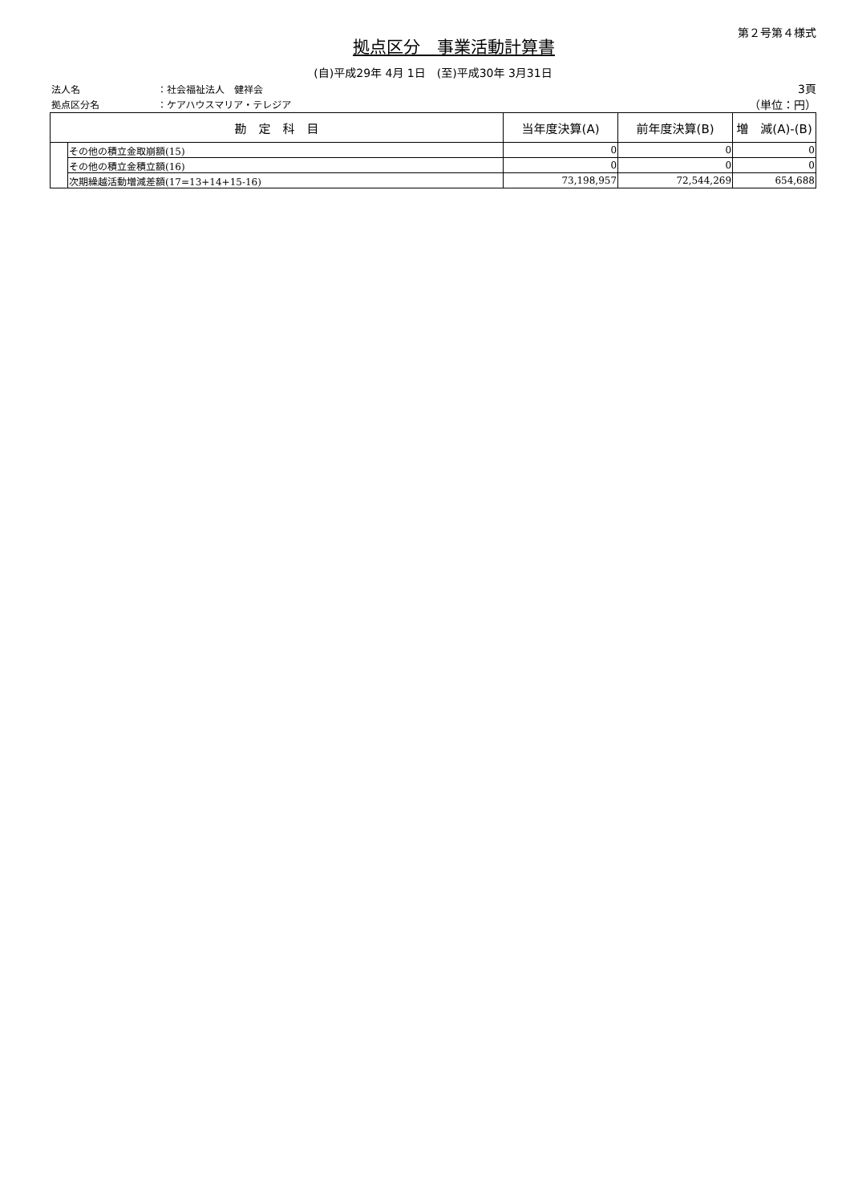拠点区分　事業活動計算書
第２号第４様式
(自)平成29年 4月 1日　(至)平成30年 3月31日
| 法人名 | ：社会福祉法人 健祥会 |
| 拠点区分名 | ：ケアハウスマリア・テレジア |
3頁
（単位：円）
| 勘 定 科 目 | | 当年度決算(A) | 前年度決算(B) | 増 減(A)-(B) |
| --- | --- | --- | --- | --- |
| | その他の積立金取崩額(15) | 0 | 0 | 0 |
| | その他の積立金積立額(16) | 0 | 0 | 0 |
| | 次期繰越活動増減差額(17=13+14+15-16) | 73,198,957 | 72,544,269 | 654,688 |